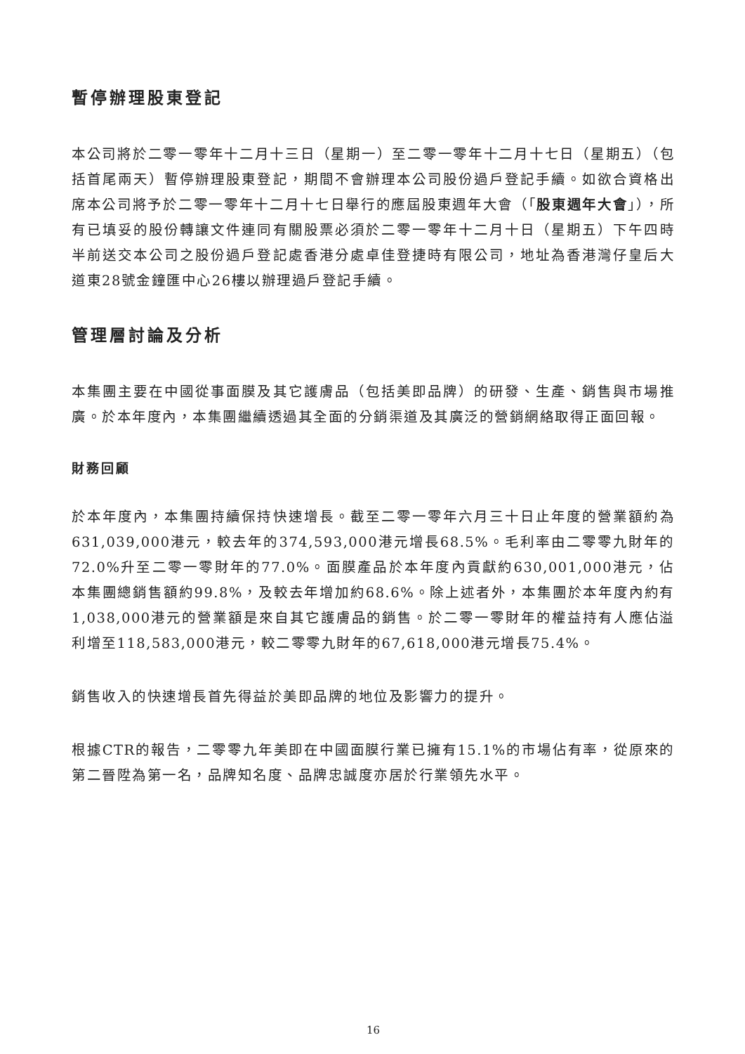暫停辦理股東登記
本公司將於二零一零年十二月十三日（星期一）至二零一零年十二月十七日（星期五）（包括首尾兩天）暫停辦理股東登記，期間不會辦理本公司股份過戶登記手續。如欲合資格出席本公司將予於二零一零年十二月十七日舉行的應屆股東週年大會（「股東週年大會」），所有已填妥的股份轉讓文件連同有關股票必須於二零一零年十二月十日（星期五）下午四時半前送交本公司之股份過戶登記處香港分處卓佳登捷時有限公司，地址為香港灣仔皇后大道東28號金鐘匯中心26樓以辦理過戶登記手續。
管理層討論及分析
本集團主要在中國從事面膜及其它護膚品（包括美即品牌）的研發、生產、銷售與市場推廣。於本年度內，本集團繼續透過其全面的分銷渠道及其廣泛的營銷網絡取得正面回報。
財務回顧
於本年度內，本集團持續保持快速增長。截至二零一零年六月三十日止年度的營業額約為631,039,000港元，較去年的374,593,000港元增長68.5%。毛利率由二零零九財年的72.0%升至二零一零財年的77.0%。面膜產品於本年度內貢獻約630,001,000港元，佔本集團總銷售額約99.8%，及較去年增加約68.6%。除上述者外，本集團於本年度內約有1,038,000港元的營業額是來自其它護膚品的銷售。於二零一零財年的權益持有人應佔溢利增至118,583,000港元，較二零零九財年的67,618,000港元增長75.4%。
銷售收入的快速增長首先得益於美即品牌的地位及影響力的提升。
根據CTR的報告，二零零九年美即在中國面膜行業已擁有15.1%的市場佔有率，從原來的第二晉陞為第一名，品牌知名度、品牌忠誠度亦居於行業領先水平。
16